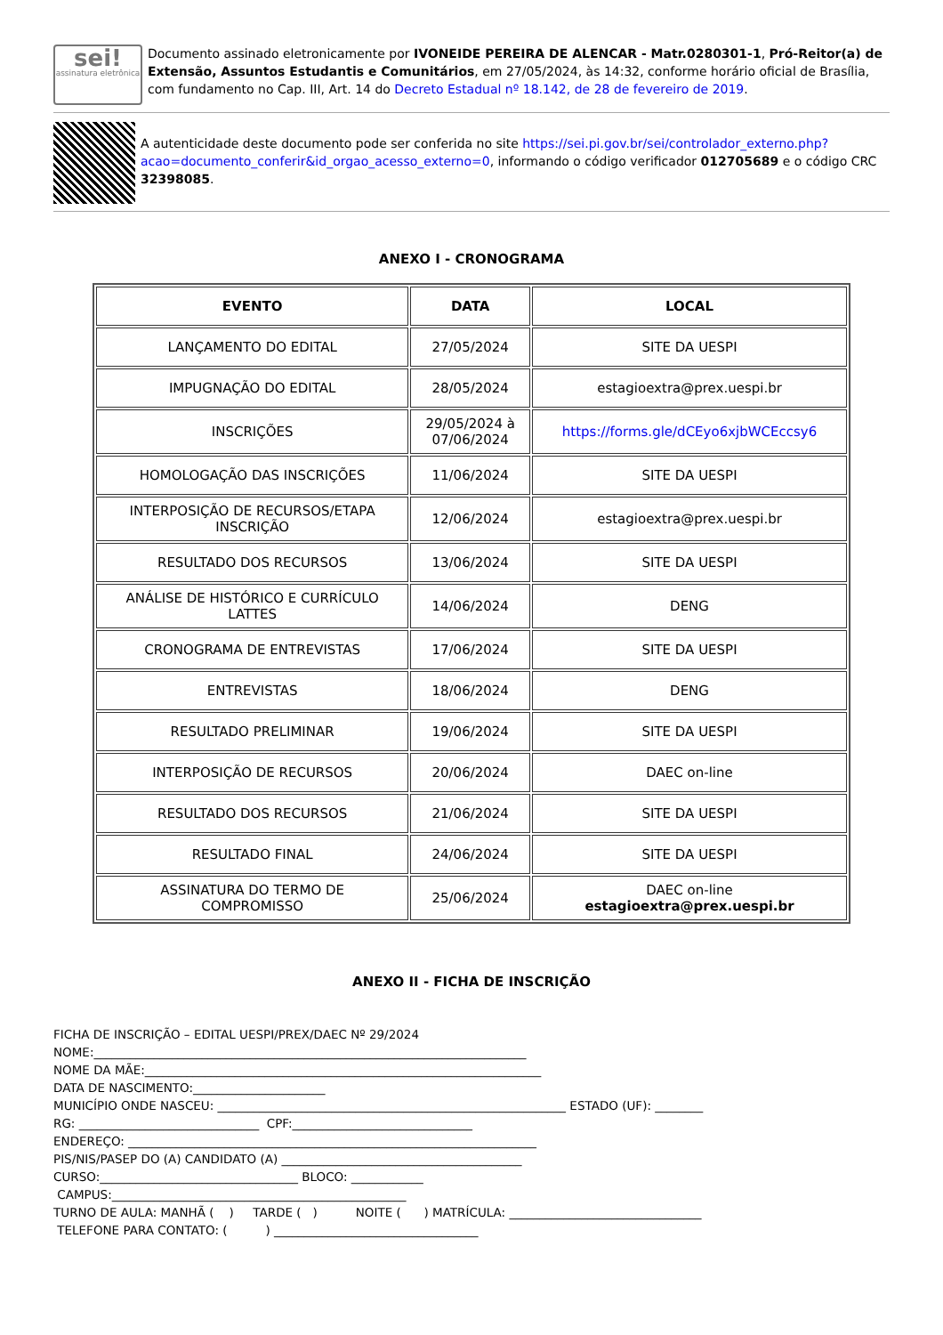sei!
assinatura eletrônica
Documento assinado eletronicamente por IVONEIDE PEREIRA DE ALENCAR - Matr.0280301-1, Pró-Reitor(a) de Extensão, Assuntos Estudantis e Comunitários, em 27/05/2024, às 14:32, conforme horário oficial de Brasília, com fundamento no Cap. III, Art. 14 do Decreto Estadual nº 18.142, de 28 de fevereiro de 2019.
A autenticidade deste documento pode ser conferida no site https://sei.pi.gov.br/sei/controlador_externo.php?acao=documento_conferir&id_orgao_acesso_externo=0, informando o código verificador 012705689 e o código CRC 32398085.
ANEXO I - CRONOGRAMA
| EVENTO | DATA | LOCAL |
| --- | --- | --- |
| LANÇAMENTO DO EDITAL | 27/05/2024 | SITE DA UESPI |
| IMPUGNAÇÃO DO EDITAL | 28/05/2024 | estagioextra@prex.uespi.br |
| INSCRIÇÕES | 29/05/2024 à 07/06/2024 | https://forms.gle/dCEyo6xjbWCEccsy6 |
| HOMOLOGAÇÃO DAS INSCRIÇÕES | 11/06/2024 | SITE DA UESPI |
| INTERPOSIÇÃO DE RECURSOS/ETAPA INSCRIÇÃO | 12/06/2024 | estagioextra@prex.uespi.br |
| RESULTADO DOS RECURSOS | 13/06/2024 | SITE DA UESPI |
| ANÁLISE DE HISTÓRICO E CURRÍCULO LATTES | 14/06/2024 | DENG |
| CRONOGRAMA DE ENTREVISTAS | 17/06/2024 | SITE DA UESPI |
| ENTREVISTAS | 18/06/2024 | DENG |
| RESULTADO PRELIMINAR | 19/06/2024 | SITE DA UESPI |
| INTERPOSIÇÃO DE RECURSOS | 20/06/2024 | DAEC on-line |
| RESULTADO DOS RECURSOS | 21/06/2024 | SITE DA UESPI |
| RESULTADO FINAL | 24/06/2024 | SITE DA UESPI |
| ASSINATURA DO TERMO DE COMPROMISSO | 25/06/2024 | DAEC on-line estagioextra@prex.uespi.br |
ANEXO II - FICHA DE INSCRIÇÃO
FICHA DE INSCRIÇÃO – EDITAL UESPI/PREX/DAEC Nº 29/2024 NOME:________________________________________________________________________ NOME DA MÃE:__________________________________________________________________ DATA DE NASCIMENTO:______________________ MUNICÍPIO ONDE NASCEU: __________________________________________________________ ESTADO (UF): ________ RG: ______________________________ CPF:______________________________ ENDEREÇO: ____________________________________________________________________ PIS/NIS/PASEP DO (A) CANDIDATO (A) ________________________________________ CURSO:_________________________________ BLOCO: ____________ CAMPUS:_________________________________________________ TURNO DE AULA: MANHÃ ( ) TARDE ( ) NOITE ( ) MATRÍCULA: ________________________________ TELEFONE PARA CONTATO: ( ) __________________________________